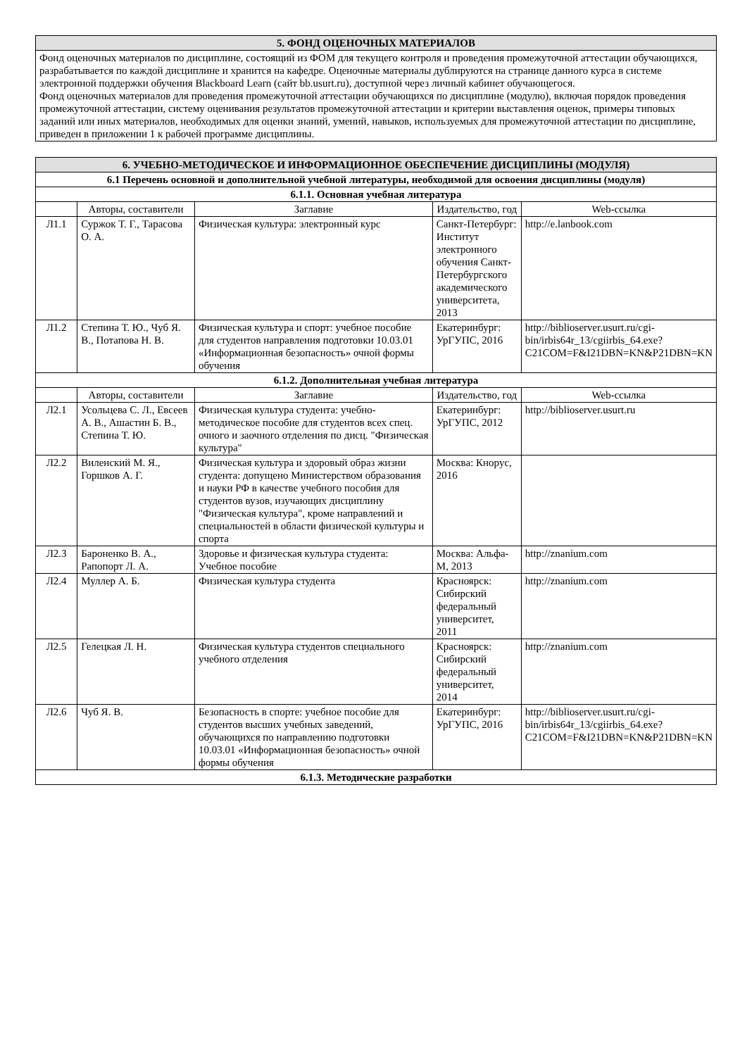| 5. ФОНД ОЦЕНОЧНЫХ МАТЕРИАЛОВ |
| --- |
| Фонд оценочных материалов по дисциплине, состоящий из ФОМ для текущего контроля и проведения промежуточной аттестации обучающихся, разрабатывается по каждой дисциплине и хранится на кафедре. Оценочные материалы дублируются на странице данного курса в системе электронной поддержки обучения Blackboard Learn (сайт bb.usurt.ru), доступной через личный кабинет обучающегося. Фонд оценочных материалов для проведения промежуточной аттестации обучающихся по дисциплине (модулю), включая порядок проведения промежуточной аттестации, систему оценивания результатов промежуточной аттестации и критерии выставления оценок, примеры типовых заданий или иных материалов, необходимых для оценки знаний, умений, навыков, используемых для промежуточной аттестации по дисциплине, приведен в приложении 1 к рабочей программе дисциплины. |
| 6. УЧЕБНО-МЕТОДИЧЕСКОЕ И ИНФОРМАЦИОННОЕ ОБЕСПЕЧЕНИЕ ДИСЦИПЛИНЫ (МОДУЛЯ) | | | | |
| --- | --- | --- | --- | --- |
| 6.1 Перечень основной и дополнительной учебной литературы, необходимой для освоения дисциплины (модуля) | | | | |
| 6.1.1. Основная учебная литература | | | | |
| | Авторы, составители | Заглавие | Издательство, год | Web-ссылка |
| Л1.1 | Суржок Т. Г., Тарасова О. А. | Физическая культура: электронный курс | Санкт-Петербург: Институт электронного обучения Санкт-Петербургского академического университета, 2013 | http://e.lanbook.com |
| Л1.2 | Степина Т. Ю., Чуб Я. В., Потапова Н. В. | Физическая культура и спорт: учебное пособие для студентов направления подготовки 10.03.01 «Информационная безопасность» очной формы обучения | Екатеринбург: УрГУПС, 2016 | http://biblioserver.usurt.ru/cgi-bin/irbis64r_13/cgiirbis_64.exe?C21COM=F&I21DBN=KN&P21DBN=KN |
| 6.1.2. Дополнительная учебная литература | | | | |
| | Авторы, составители | Заглавие | Издательство, год | Web-ссылка |
| Л2.1 | Усольцева С. Л., Евсеев А. В., Ашастин Б. В., Степина Т. Ю. | Физическая культура студента: учебно-методическое пособие для студентов всех спец. очного и заочного отделения по дисц. "Физическая культура" | Екатеринбург: УрГУПС, 2012 | http://biblioserver.usurt.ru |
| Л2.2 | Виленский М. Я., Горшков А. Г. | Физическая культура и здоровый образ жизни студента: допущено Министерством образования и науки РФ в качестве учебного пособия для студентов вузов, изучающих дисциплину "Физическая культура", кроме направлений и специальностей в области физической культуры и спорта | Москва: Кнорус, 2016 | |
| Л2.3 | Бароненко В. А., Рапопорт Л. А. | Здоровье и физическая культура студента: Учебное пособие | Москва: Альфа-М, 2013 | http://znanium.com |
| Л2.4 | Муллер А. Б. | Физическая культура студента | Красноярск: Сибирский федеральный университет, 2011 | http://znanium.com |
| Л2.5 | Гелецкая Л. Н. | Физическая культура студентов специального учебного отделения | Красноярск: Сибирский федеральный университет, 2014 | http://znanium.com |
| Л2.6 | Чуб Я. В. | Безопасность в спорте: учебное пособие для студентов высших учебных заведений, обучающихся по направлению подготовки 10.03.01 «Информационная безопасность» очной формы обучения | Екатеринбург: УрГУПС, 2016 | http://biblioserver.usurt.ru/cgi-bin/irbis64r_13/cgiirbis_64.exe?C21COM=F&I21DBN=KN&P21DBN=KN |
| 6.1.3. Методические разработки | | | | |